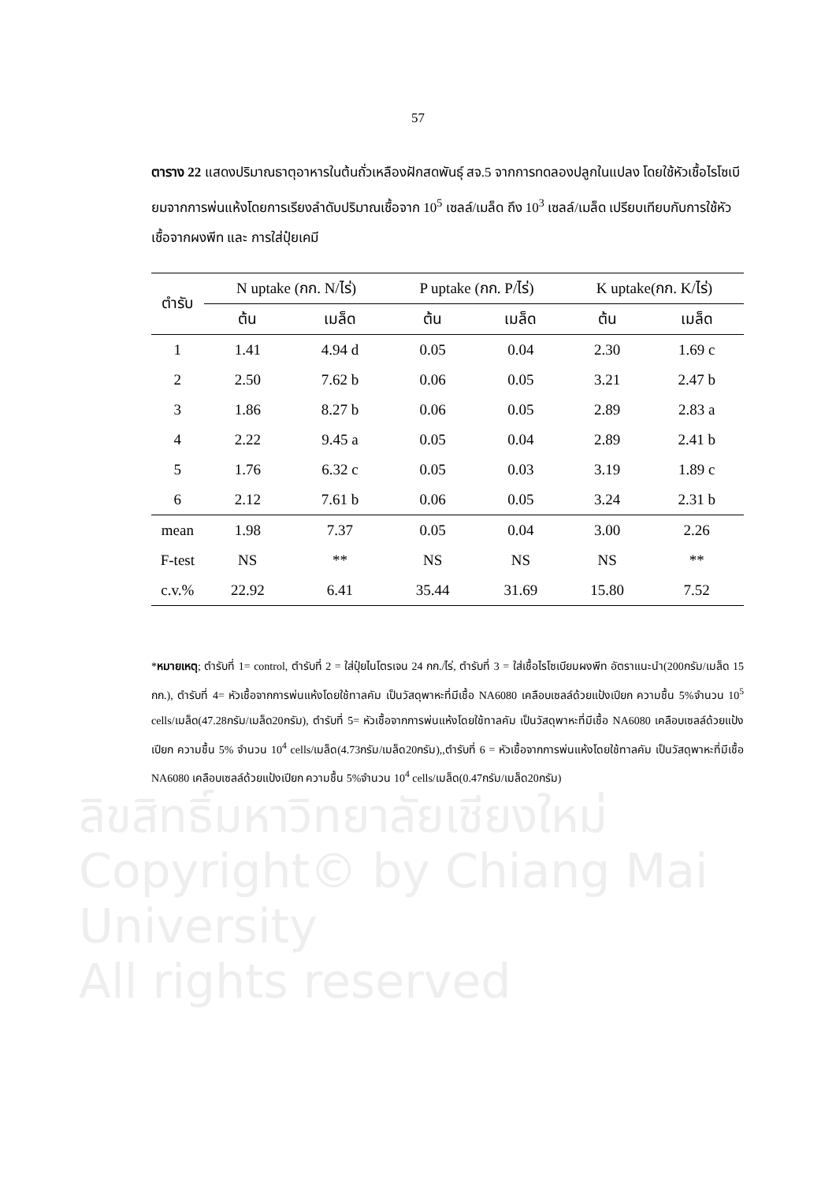ลิขสิทธิ์มหาวิทยาลัยเชียงใหม่
Copyright© by Chiang Mai University
All rights reserved
57
ตาราง 22 แสดงปริมาณธาตุอาหารในต้นถั่วเหลืองฝักสดพันธุ์ สจ.5 จากการทดลองปลูกในแปลง โดยใช้หัวเชื้อไรโซเบียมจากการพ่นแห้งโดยการเรียงลำดับปริมาณเชื้อจาก 10<sup>5</sup> เซลล์/เมล็ด ถึง 10<sup>3</sup> เซลล์/เมล็ด เปรียบเทียบกับการใช้หัวเชื้อจากผงพีท และ การใส่ปุ๋ยเคมี
| ตำรับ | N uptake (กก. N/ไร่) | | P uptake (กก. P/ไร่) | | K uptake(กก. K/ไร่) | |
| --- | --- | --- | --- | --- | --- | --- |
| | ต้น | เมล็ด | ต้น | เมล็ด | ต้น | เมล็ด |
| 1 | 1.41 | 4.94 d | 0.05 | 0.04 | 2.30 | 1.69 c |
| 2 | 2.50 | 7.62 b | 0.06 | 0.05 | 3.21 | 2.47 b |
| 3 | 1.86 | 8.27 b | 0.06 | 0.05 | 2.89 | 2.83 a |
| 4 | 2.22 | 9.45 a | 0.05 | 0.04 | 2.89 | 2.41 b |
| 5 | 1.76 | 6.32 c | 0.05 | 0.03 | 3.19 | 1.89 c |
| 6 | 2.12 | 7.61 b | 0.06 | 0.05 | 3.24 | 2.31 b |
| mean | 1.98 | 7.37 | 0.05 | 0.04 | 3.00 | 2.26 |
| F-test | NS | ** | NS | NS | NS | ** |
| c.v.% | 22.92 | 6.41 | 35.44 | 31.69 | 15.80 | 7.52 |
*หมายเหตุ; ตำรับที่ 1= control, ตำรับที่ 2 = ใส่ปุ๋ยไนโตรเจน 24 กก./ไร่, ตำรับที่ 3 = ใส่เชื้อไรโซเบียมผงพีท อัตราแนะนำ(200กรัม/เมล็ด 15 กก.), ตำรับที่ 4= หัวเชื้อจากการพ่นแห้งโดยใช้ทาลคัม เป็นวัสดุพาหะที่มีเชื้อ NA6080 เคลือบเซลล์ด้วยแป้งเปียก ความชื้น 5%จำนวน 10<sup>5</sup> cells/เมล็ด(47.28กรัม/เมล็ด20กรัม), ตำรับที่ 5= หัวเชื้อจากการพ่นแห้งโดยใช้ทาลคัม เป็นวัสดุพาหะที่มีเชื้อ NA6080 เคลือบเซลล์ด้วยแป้งเปียก ความชื้น 5% จำนวน 10<sup>4</sup> cells/เมล็ด(4.73กรัม/เมล็ด20กรัม),,ตำรับที่ 6 = หัวเชื้อจากการพ่นแห้งโดยใช้ทาลคัม เป็นวัสดุพาหะที่มีเชื้อ NA6080 เคลือบเซลล์ด้วยแป้งเปียก ความชื้น 5%จำนวน 10<sup>4</sup> cells/เมล็ด(0.47กรัม/เมล็ด20กรัม)